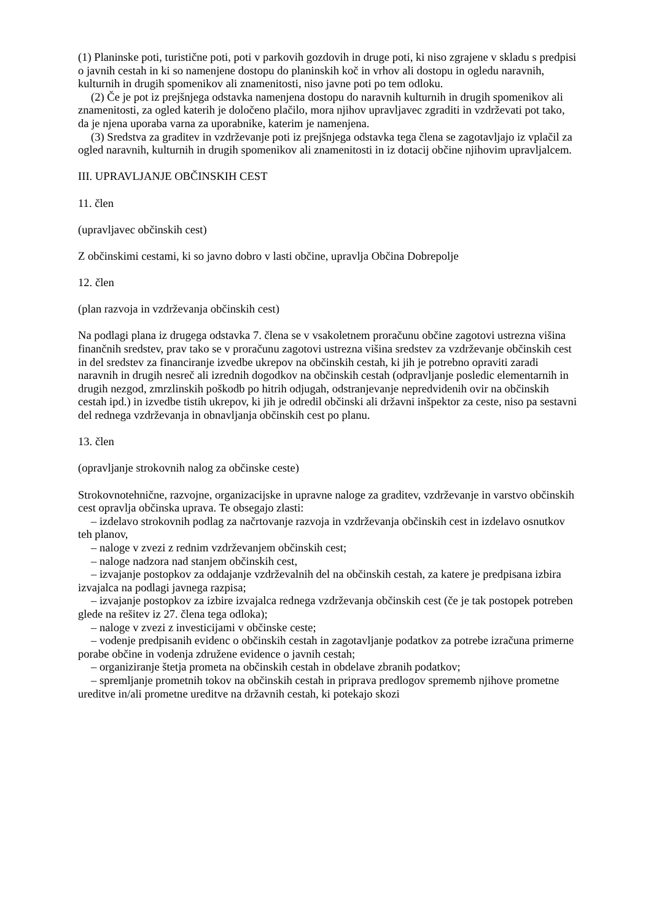(1) Planinske poti, turistične poti, poti v parkovih gozdovih in druge poti, ki niso zgrajene v skladu s predpisi o javnih cestah in ki so namenjene dostopu do planinskih koč in vrhov ali dostopu in ogledu naravnih, kulturnih in drugih spomenikov ali znamenitosti, niso javne poti po tem odloku.
(2) Če je pot iz prejšnjega odstavka namenjena dostopu do naravnih kulturnih in drugih spomenikov ali znamenitosti, za ogled katerih je določeno plačilo, mora njihov upravljavec zgraditi in vzdrževati pot tako, da je njena uporaba varna za uporabnike, katerim je namenjena.
(3) Sredstva za graditev in vzdrževanje poti iz prejšnjega odstavka tega člena se zagotavljajo iz vplačil za ogled naravnih, kulturnih in drugih spomenikov ali znamenitosti in iz dotacij občine njihovim upravljalcem.
III. UPRAVLJANJE OBČINSKIH CEST
11. člen
(upravljavec občinskih cest)
Z občinskimi cestami, ki so javno dobro v lasti občine, upravlja Občina Dobrepolje
12. člen
(plan razvoja in vzdrževanja občinskih cest)
Na podlagi plana iz drugega odstavka 7. člena se v vsakoletnem proračunu občine zagotovi ustrezna višina finančnih sredstev, prav tako se v proračunu zagotovi ustrezna višina sredstev za vzdrževanje občinskih cest in del sredstev za financiranje izvedbe ukrepov na občinskih cestah, ki jih je potrebno opraviti zaradi naravnih in drugih nesreč ali izrednih dogodkov na občinskih cestah (odpravljanje posledic elementarnih in drugih nezgod, zmrzlinskih poškodb po hitrih odjugah, odstranjevanje nepredvidenih ovir na občinskih cestah ipd.) in izvedbe tistih ukrepov, ki jih je odredil občinski ali državni inšpektor za ceste, niso pa sestavni del rednega vzdrževanja in obnavljanja občinskih cest po planu.
13. člen
(opravljanje strokovnih nalog za občinske ceste)
Strokovnotehnične, razvojne, organizacijske in upravne naloge za graditev, vzdrževanje in varstvo občinskih cest opravlja občinska uprava. Te obsegajo zlasti:
– izdelavo strokovnih podlag za načrtovanje razvoja in vzdrževanja občinskih cest in izdelavo osnutkov teh planov,
– naloge v zvezi z rednim vzdrževanjem občinskih cest;
– naloge nadzora nad stanjem občinskih cest,
– izvajanje postopkov za oddajanje vzdrževalnih del na občinskih cestah, za katere je predpisana izbira izvajalca na podlagi javnega razpisa;
– izvajanje postopkov za izbire izvajalca rednega vzdrževanja občinskih cest (če je tak postopek potreben glede na rešitev iz 27. člena tega odloka);
– naloge v zvezi z investicijami v občinske ceste;
– vodenje predpisanih evidenc o občinskih cestah in zagotavljanje podatkov za potrebe izračuna primerne porabe občine in vodenja združene evidence o javnih cestah;
– organiziranje štetja prometa na občinskih cestah in obdelave zbranih podatkov;
– spremljanje prometnih tokov na občinskih cestah in priprava predlogov sprememb njihove prometne ureditve in/ali prometne ureditve na državnih cestah, ki potekajo skozi